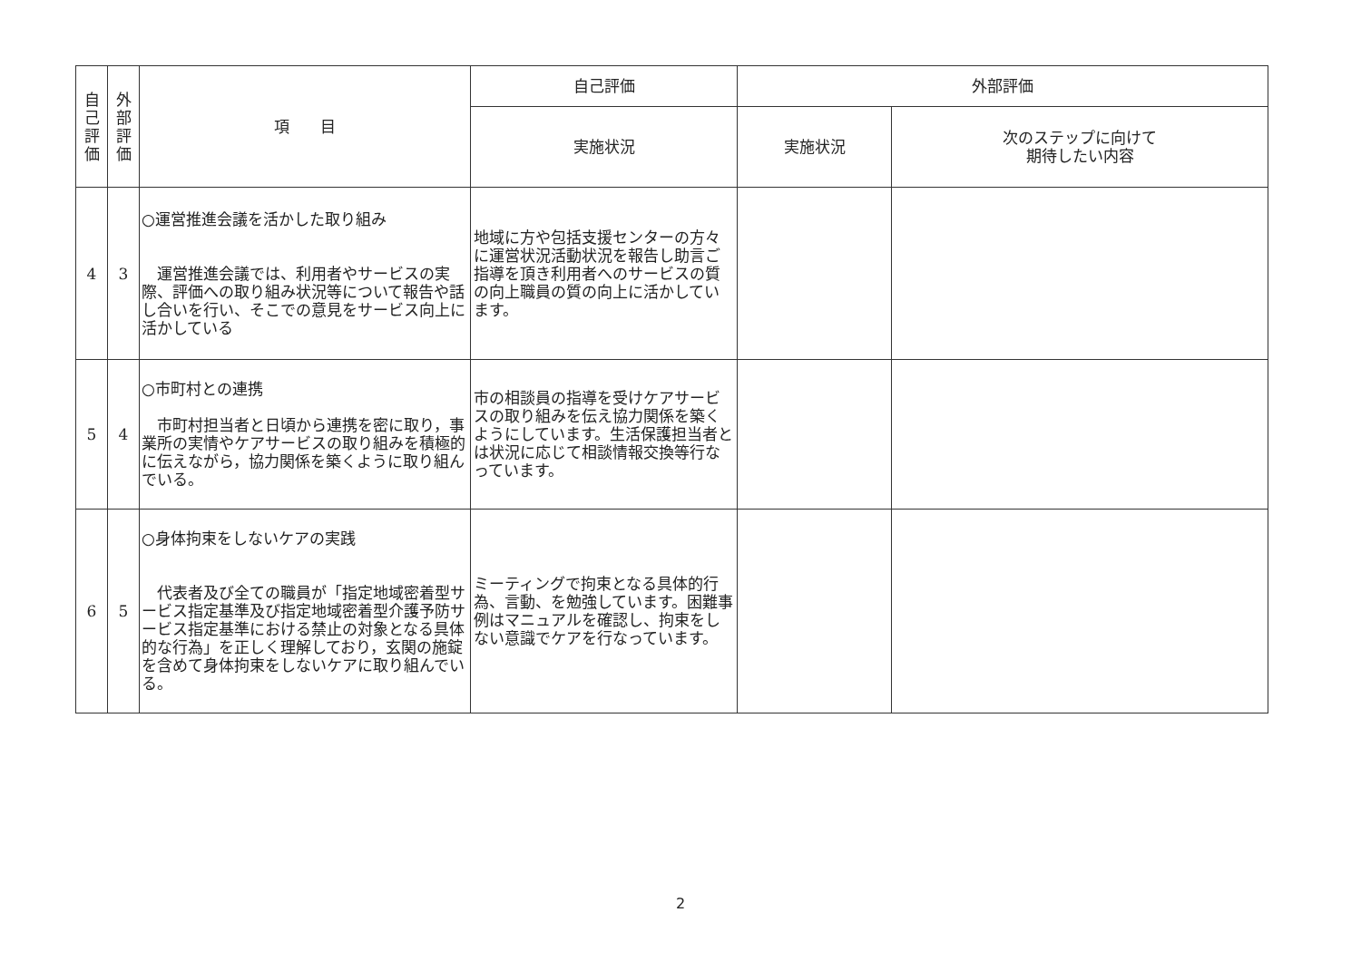| 自 己 評 価 | 外 部 評 価 | 項 目 | 自己評価 | 外部評価 | |
| --- | --- | --- | --- | --- | --- |
| | | | 実施状況 | 実施状況 | 次のステップに向けて 期待したい内容 |
| 4 | 3 | ○運営推進会議を活かした取り組み 運営推進会議では、利用者やサービスの実際、評価への取り組み状況等について報告や話し合いを行い、そこでの意見をサービス向上に活かしている | 地域に方や包括支援センターの方々に運営状況活動状況を報告し助言ご指導を頂き利用者へのサービスの質の向上職員の質の向上に活かしています。 | | |
| 5 | 4 | ○市町村との連携 市町村担当者と日頃から連携を密に取り，事業所の実情やケアサービスの取り組みを積極的に伝えながら，協力関係を築くように取り組んでいる。 | 市の相談員の指導を受けケアサービスの取り組みを伝え協力関係を築くようにしています。生活保護担当者とは状況に応じて相談情報交換等行なっています。 | | |
| 6 | 5 | ○身体拘束をしないケアの実践 代表者及び全ての職員が「指定地域密着型サービス指定基準及び指定地域密着型介護予防サービス指定基準における禁止の対象となる具体的な行為」を正しく理解しており，玄関の施錠を含めて身体拘束をしないケアに取り組んでいる。 | ミーティングで拘束となる具体的行為、言動、を勉強しています。困難事例はマニュアルを確認し、拘束をしない意識でケアを行なっています。 | | |
2